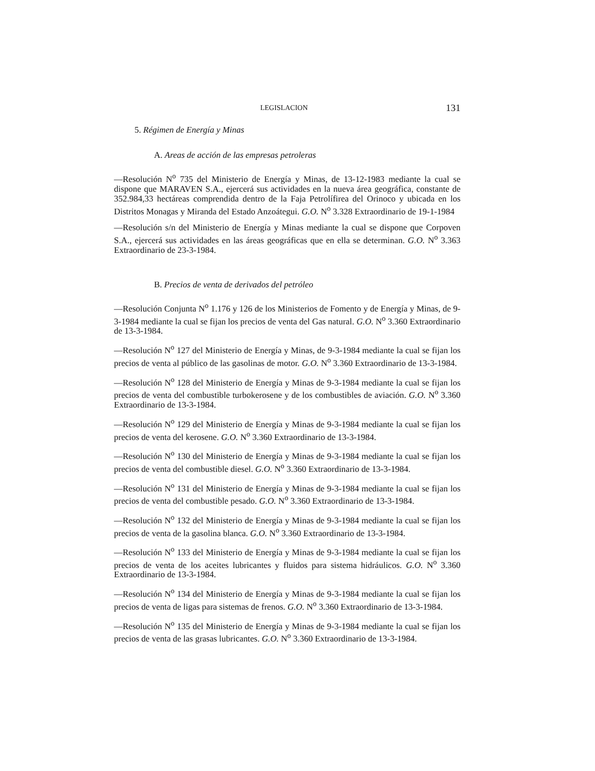LEGISLACION 131
5. Régimen de Energía y Minas
A. Areas de acción de las empresas petroleras
—Resolución N<sup>o</sup> 735 del Ministerio de Energía y Minas, de 13-12-1983 mediante la cual se dispone que MARAVEN S.A., ejercerá sus actividades en la nueva área geográfica, constante de 352.984,33 hectáreas comprendida dentro de la Faja Petrolífirea del Orinoco y ubicada en los Distritos Monagas y Miranda del Estado Anzoátegui. G.O. N<sup>o</sup> 3.328 Extraordinario de 19-1-1984
—Resolución s/n del Ministerio de Energía y Minas mediante la cual se dispone que Corpoven S.A., ejercerá sus actividades en las áreas geográficas que en ella se determinan. G.O. N<sup>o</sup> 3.363 Extraordinario de 23-3-1984.
B. Precios de venta de derivados del petróleo
—Resolución Conjunta N<sup>o</sup> 1.176 y 126 de los Ministerios de Fomento y de Energía y Minas, de 9-3-1984 mediante la cual se fijan los precios de venta del Gas natural. G.O. N<sup>o</sup> 3.360 Extraordinario de 13-3-1984.
—Resolución N<sup>o</sup> 127 del Ministerio de Energía y Minas, de 9-3-1984 mediante la cual se fijan los precios de venta al público de las gasolinas de motor. G.O. N<sup>o</sup> 3.360 Extraordinario de 13-3-1984.
—Resolución N<sup>o</sup> 128 del Ministerio de Energía y Minas de 9-3-1984 mediante la cual se fijan los precios de venta del combustible turbokerosene y de los combustibles de aviación. G.O. N<sup>o</sup> 3.360 Extraordinario de 13-3-1984.
—Resolución N<sup>o</sup> 129 del Ministerio de Energía y Minas de 9-3-1984 mediante la cual se fijan los precios de venta del kerosene. G.O. N<sup>o</sup> 3.360 Extraordinario de 13-3-1984.
—Resolución N<sup>o</sup> 130 del Ministerio de Energía y Minas de 9-3-1984 mediante la cual se fijan los precios de venta del combustible diesel. G.O. N<sup>o</sup> 3.360 Extraordinario de 13-3-1984.
—Resolución N<sup>o</sup> 131 del Ministerio de Energía y Minas de 9-3-1984 mediante la cual se fijan los precios de venta del combustible pesado. G.O. N<sup>o</sup> 3.360 Extraordinario de 13-3-1984.
—Resolución N<sup>o</sup> 132 del Ministerio de Energía y Minas de 9-3-1984 mediante la cual se fijan los precios de venta de la gasolina blanca. G.O. N<sup>o</sup> 3.360 Extraordinario de 13-3-1984.
—Resolución N<sup>o</sup> 133 del Ministerio de Energía y Minas de 9-3-1984 mediante la cual se fijan los precios de venta de los aceites lubricantes y fluidos para sistema hidráulicos. G.O. N<sup>o</sup> 3.360 Extraordinario de 13-3-1984.
—Resolución N<sup>o</sup> 134 del Ministerio de Energía y Minas de 9-3-1984 mediante la cual se fijan los precios de venta de ligas para sistemas de frenos. G.O. N<sup>o</sup> 3.360 Extraordinario de 13-3-1984.
—Resolución N<sup>o</sup> 135 del Ministerio de Energía y Minas de 9-3-1984 mediante la cual se fijan los precios de venta de las grasas lubricantes. G.O. N<sup>o</sup> 3.360 Extraordinario de 13-3-1984.